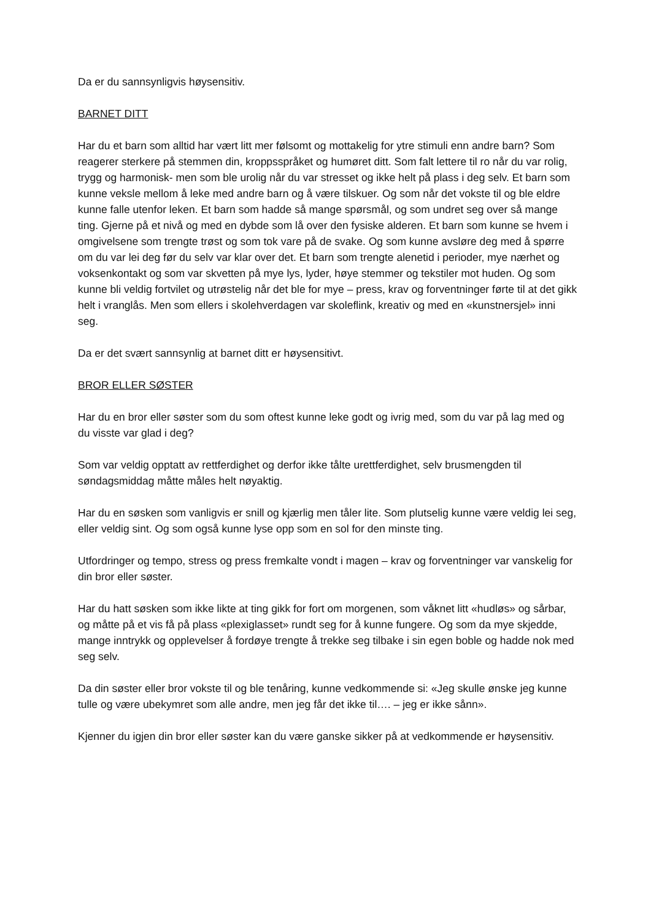Da er du sannsynligvis høysensitiv.
BARNET DITT
Har du et barn som alltid har vært litt mer følsomt og mottakelig for ytre stimuli enn andre barn? Som reagerer sterkere på stemmen din, kroppsspråket og humøret ditt. Som falt lettere til ro når du var rolig, trygg og harmonisk- men som ble urolig når du var stresset og ikke helt på plass i deg selv. Et barn som kunne veksle mellom å leke med andre barn og å være tilskuer. Og som når det vokste til og ble eldre kunne falle utenfor leken. Et barn som hadde så mange spørsmål, og som undret seg over så mange ting. Gjerne på et nivå og med en dybde som lå over den fysiske alderen. Et barn som kunne se hvem i omgivelsene som trengte trøst og som tok vare på de svake. Og som kunne avsløre deg med å spørre om du var lei deg før du selv var klar over det. Et barn som trengte alenetid i perioder, mye nærhet og voksenkontakt og som var skvetten på mye lys, lyder, høye stemmer og tekstiler mot huden. Og som kunne bli veldig fortvilet og utrøstelig når det ble for mye – press, krav og forventninger førte til at det gikk helt i vranglås. Men som ellers i skolehverdagen var skoleflink, kreativ og med en «kunstnersjel» inni seg.
Da er det svært sannsynlig at barnet ditt er høysensitivt.
BROR ELLER SØSTER
Har du en bror eller søster som du som oftest kunne leke godt og ivrig med, som du var på lag med og du visste var glad i deg?
Som var veldig opptatt av rettferdighet og derfor ikke tålte urettferdighet, selv brusmengden til søndagsmiddag måtte måles helt nøyaktig.
Har du en søsken som vanligvis er snill og kjærlig men tåler lite. Som plutselig kunne være veldig lei seg, eller veldig sint. Og som også kunne lyse opp som en sol for den minste ting.
Utfordringer og tempo, stress og press fremkalte vondt i magen – krav og forventninger var vanskelig for din bror eller søster.
Har du hatt søsken som ikke likte at ting gikk for fort om morgenen, som våknet litt «hudløs» og sårbar, og måtte på et vis få på plass «plexiglasset» rundt seg for å kunne fungere. Og som da mye skjedde, mange inntrykk og opplevelser å fordøye trengte å trekke seg tilbake i sin egen boble og hadde nok med seg selv.
Da din søster eller bror vokste til og ble tenåring, kunne vedkommende si: «Jeg skulle ønske jeg kunne tulle og være ubekymret som alle andre, men jeg får det ikke til…. – jeg er ikke sånn».
Kjenner du igjen din bror eller søster kan du være ganske sikker på at vedkommende er høysensitiv.